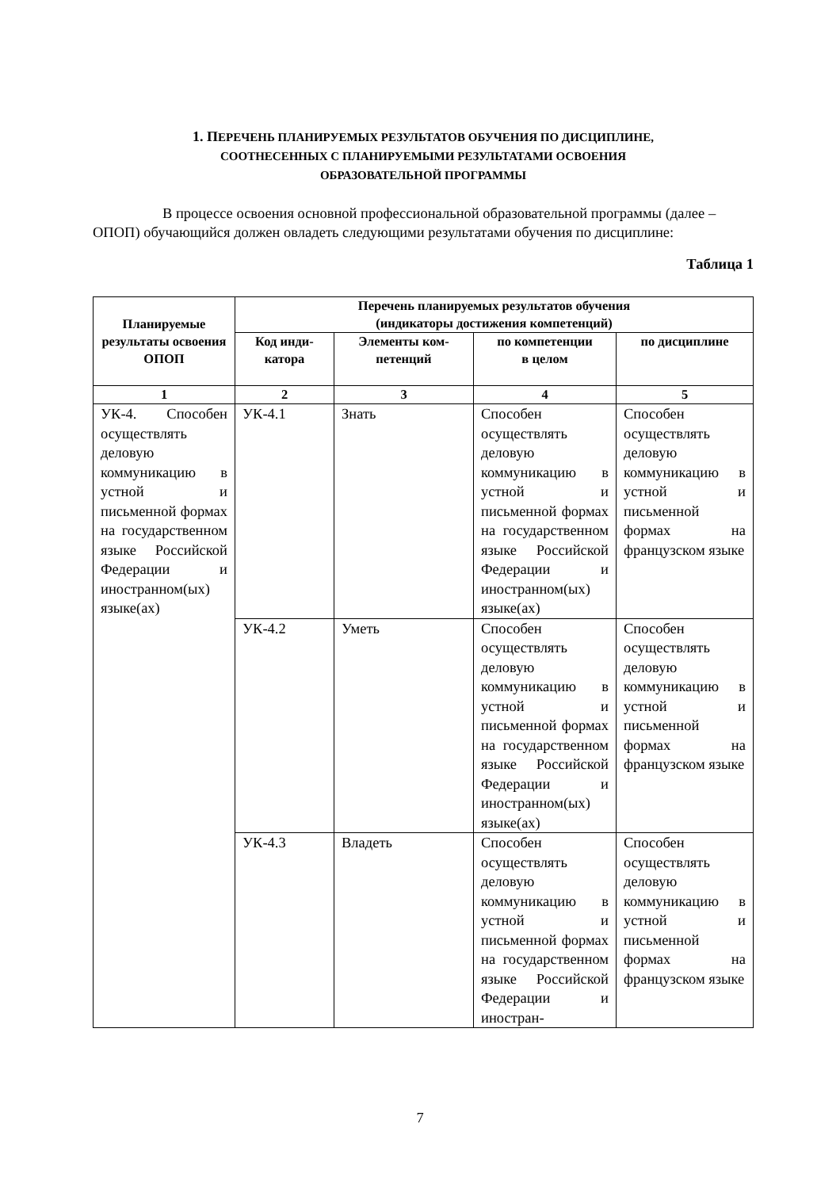1. ПЕРЕЧЕНЬ ПЛАНИРУЕМЫХ РЕЗУЛЬТАТОВ ОБУЧЕНИЯ ПО ДИСЦИПЛИНЕ,
СООТНЕСЕННЫХ С ПЛАНИРУЕМЫМИ РЕЗУЛЬТАТАМИ ОСВОЕНИЯ
ОБРАЗОВАТЕЛЬНОЙ ПРОГРАММЫ
В процессе освоения основной профессиональной образовательной программы (далее – ОПОП) обучающийся должен овладеть следующими результатами обучения по дисциплине:
Таблица 1
| Планируемые результаты освоения ОПОП | Перечень планируемых результатов обучения (индикаторы достижения компетенций) | | | |
| --- | --- | --- | --- | --- |
| | Код инди- катора | Элементы ком- петенций | по компетенции в целом | по дисциплине |
| 1 | 2 | 3 | 4 | 5 |
| УК-4. Способен осуществлять деловую коммуникацию в устной и письменной формах на государственном языке Российской Федерации и иностранном(ых) языке(ах) | УК-4.1 | Знать | Способен осуществлять деловую коммуникацию в устной и письменной формах на государственном языке Российской Федерации и иностранном(ых) языке(ах) | Способен осуществлять деловую коммуникацию в устной и письменной формах на французском языке |
| | УК-4.2 | Уметь | Способен осуществлять деловую коммуникацию в устной и письменной формах на государственном языке Российской Федерации и иностранном(ых) языке(ах) | Способен осуществлять деловую коммуникацию в устной и письменной формах на французском языке |
| | УК-4.3 | Владеть | Способен осуществлять деловую коммуникацию в устной и письменной формах на государственном языке Российской Федерации и иностран- | Способен осуществлять деловую коммуникацию в устной и письменной формах на французском языке |
7